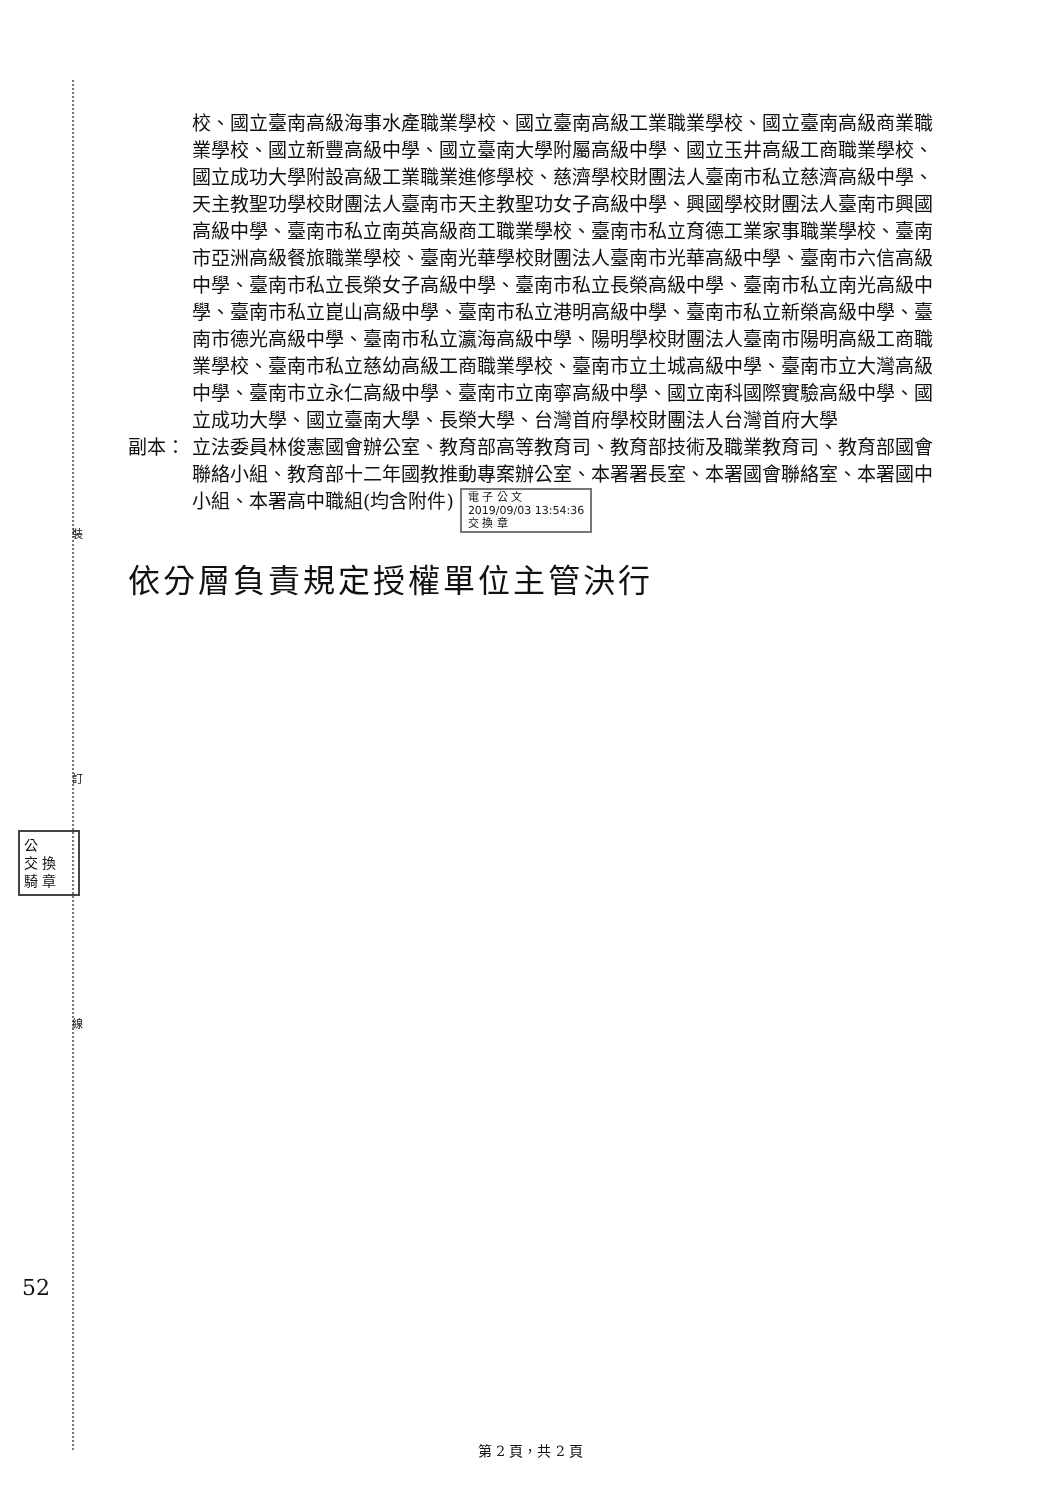裝
訂
線
公
交 換
騎 章
52
校、國立臺南高級海事水產職業學校、國立臺南高級工業職業學校、國立臺南高級商業職業學校、國立新豐高級中學、國立臺南大學附屬高級中學、國立玉井高級工商職業學校、國立成功大學附設高級工業職業進修學校、慈濟學校財團法人臺南市私立慈濟高級中學、天主教聖功學校財團法人臺南市天主教聖功女子高級中學、興國學校財團法人臺南市興國高級中學、臺南市私立南英高級商工職業學校、臺南市私立育德工業家事職業學校、臺南市亞洲高級餐旅職業學校、臺南光華學校財團法人臺南市光華高級中學、臺南市六信高級中學、臺南市私立長榮女子高級中學、臺南市私立長榮高級中學、臺南市私立南光高級中學、臺南市私立崑山高級中學、臺南市私立港明高級中學、臺南市私立新榮高級中學、臺南市德光高級中學、臺南市私立瀛海高級中學、陽明學校財團法人臺南市陽明高級工商職業學校、臺南市私立慈幼高級工商職業學校、臺南市立土城高級中學、臺南市立大灣高級中學、臺南市立永仁高級中學、臺南市立南寧高級中學、國立南科國際實驗高級中學、國立成功大學、國立臺南大學、長榮大學、台灣首府學校財團法人台灣首府大學
副本： 立法委員林俊憲國會辦公室、教育部高等教育司、教育部技術及職業教育司、教育部國會聯絡小組、教育部十二年國教推動專案辦公室、本署署長室、本署國會聯絡室、本署國中小組、本署高中職組(均含附件) 電 子 公 文
2019/09/03 13:54:36
交 換 章
依分層負責規定授權單位主管決行
第 2 頁，共 2 頁